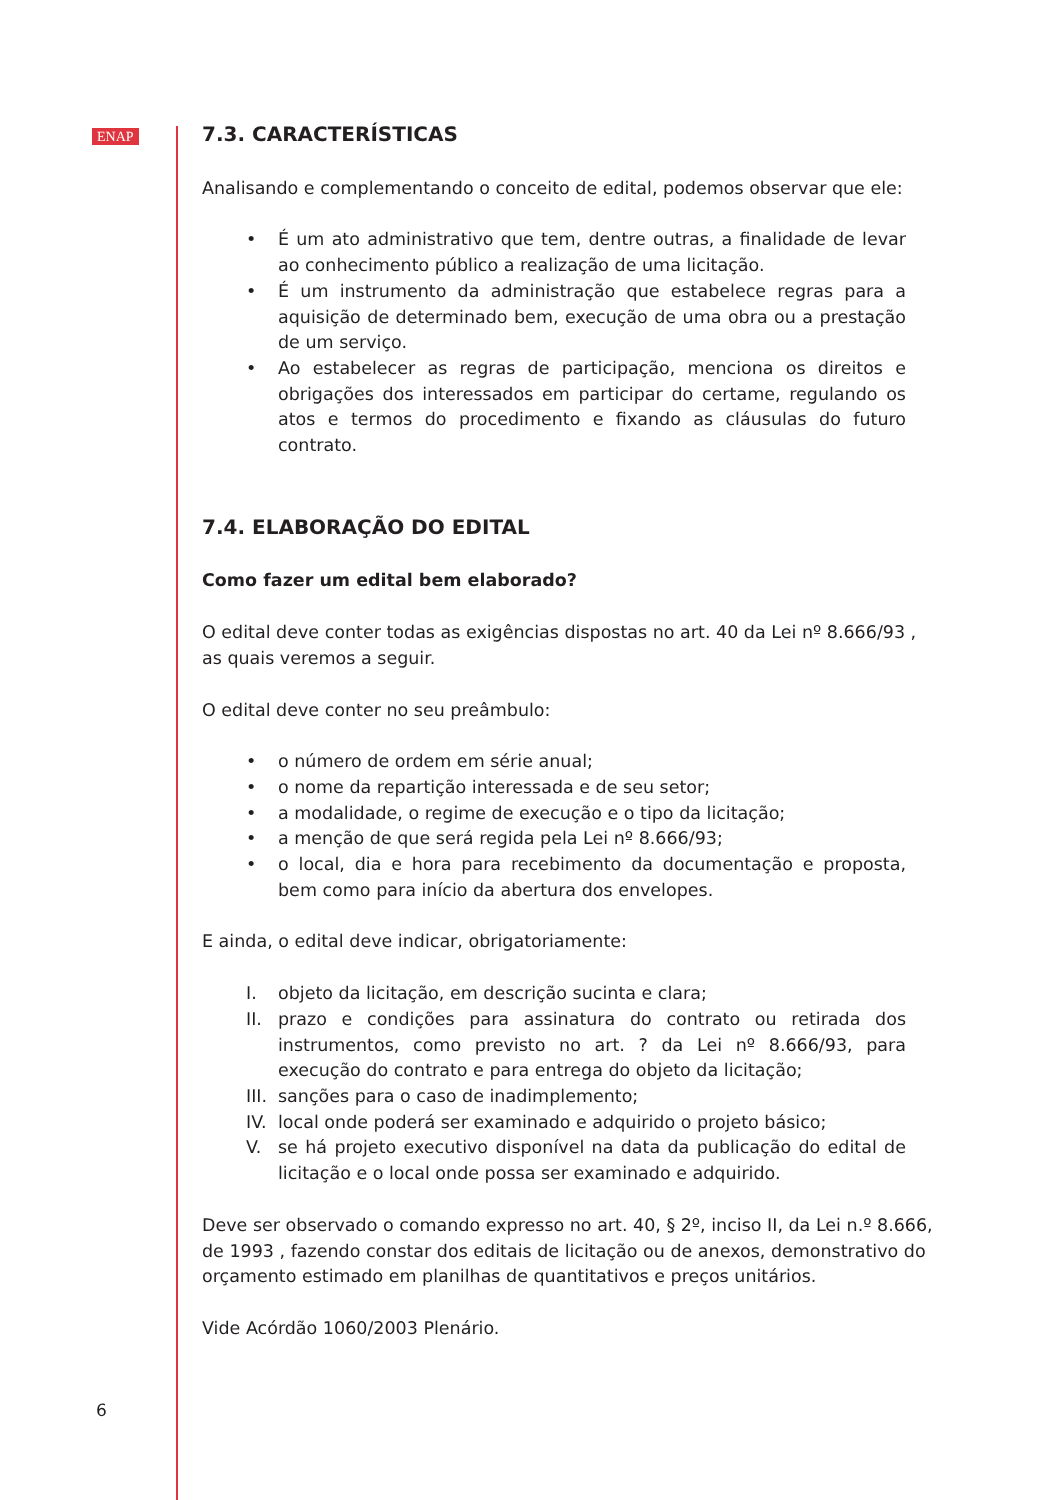ENAP
7.3. CARACTERÍSTICAS
Analisando e complementando o conceito de edital, podemos observar que ele:
• É um ato administrativo que tem, dentre outras, a finalidade de levar ao conhecimento público a realização de uma licitação.
• É um instrumento da administração que estabelece regras para a aquisição de determinado bem, execução de uma obra ou a prestação de um serviço.
• Ao estabelecer as regras de participação, menciona os direitos e obrigações dos interessados em participar do certame, regulando os atos e termos do procedimento e fixando as cláusulas do futuro contrato.
7.4. ELABORAÇÃO DO EDITAL
Como fazer um edital bem elaborado?
O edital deve conter todas as exigências dispostas no art. 40 da Lei nº 8.666/93 , as quais veremos a seguir.
O edital deve conter no seu preâmbulo:
• o número de ordem em série anual;
• o nome da repartição interessada e de seu setor;
• a modalidade, o regime de execução e o tipo da licitação;
• a menção de que será regida pela Lei nº 8.666/93;
• o local, dia e hora para recebimento da documentação e proposta, bem como para início da abertura dos envelopes.
E ainda, o edital deve indicar, obrigatoriamente:
I. objeto da licitação, em descrição sucinta e clara;
II. prazo e condições para assinatura do contrato ou retirada dos instrumentos, como previsto no art. ? da Lei nº 8.666/93, para execução do contrato e para entrega do objeto da licitação;
III. sanções para o caso de inadimplemento;
IV. local onde poderá ser examinado e adquirido o projeto básico;
V. se há projeto executivo disponível na data da publicação do edital de licitação e o local onde possa ser examinado e adquirido.
Deve ser observado o comando expresso no art. 40, § 2º, inciso II, da Lei n.º 8.666, de 1993 , fazendo constar dos editais de licitação ou de anexos, demonstrativo do orçamento estimado em planilhas de quantitativos e preços unitários.
Vide Acórdão 1060/2003 Plenário.
6